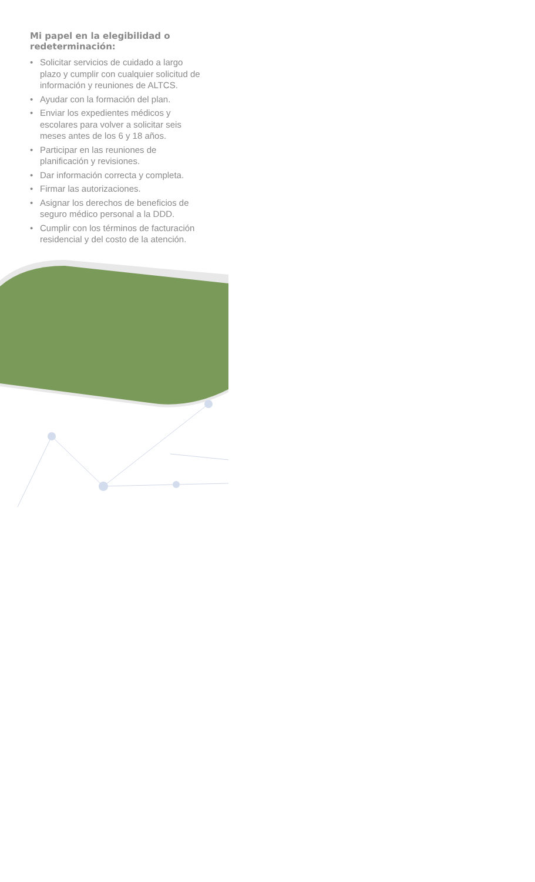Mi papel en la elegibilidad o redeterminación:
• Solicitar servicios de cuidado a largo plazo y cumplir con cualquier solicitud de información y reuniones de ALTCS.
• Ayudar con la formación del plan.
• Enviar los expedientes médicos y escolares para volver a solicitar seis meses antes de los 6 y 18 años.
• Participar en las reuniones de planificación y revisiones.
• Dar información correcta y completa.
• Firmar las autorizaciones.
• Asignar los derechos de beneficios de seguro médico personal a la DDD.
• Cumplir con los términos de facturación residencial y del costo de la atención.